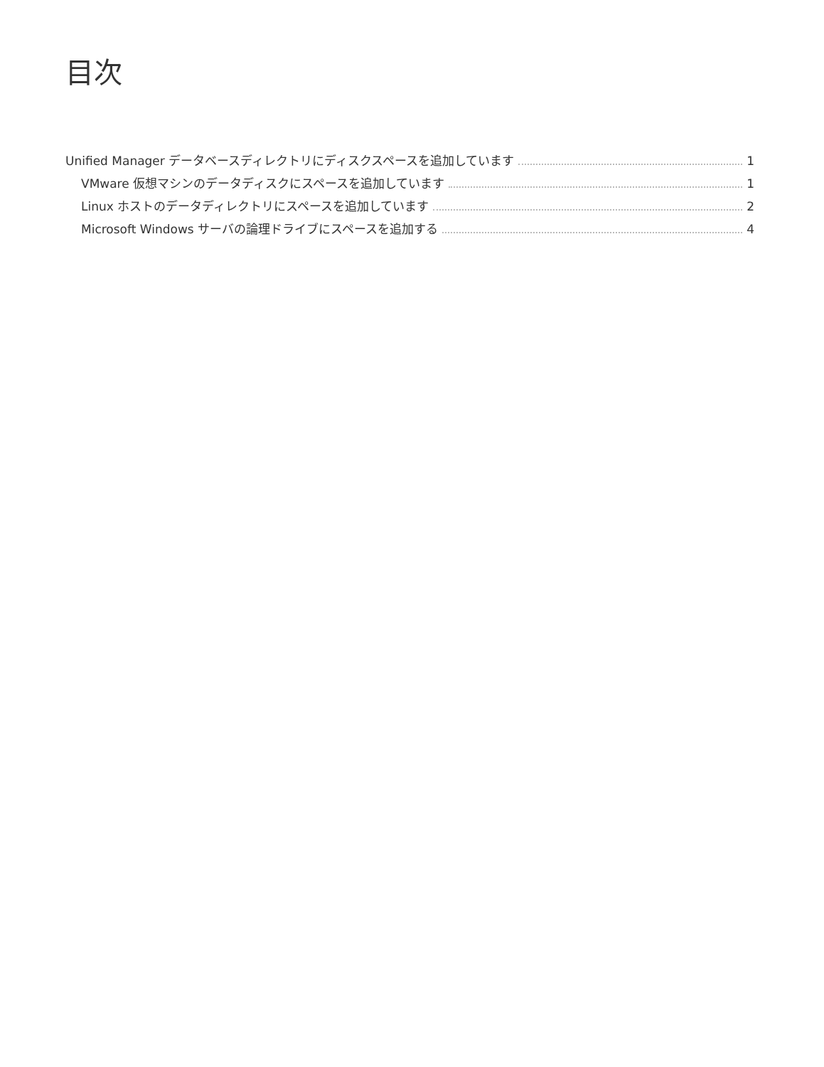目次
Unified Manager データベースディレクトリにディスクスペースを追加しています 1
VMware 仮想マシンのデータディスクにスペースを追加しています 1
Linux ホストのデータディレクトリにスペースを追加しています 2
Microsoft Windows サーバの論理ドライブにスペースを追加する 4